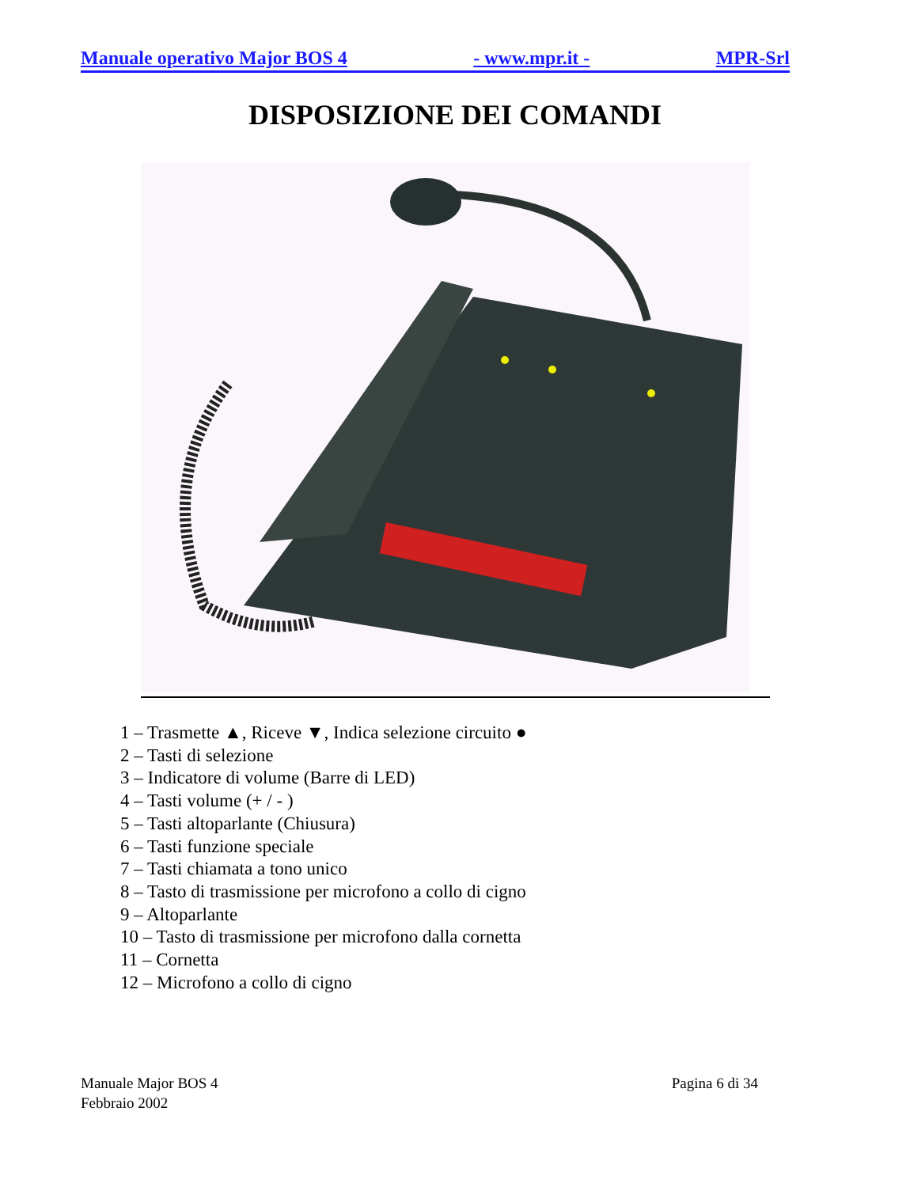Manuale operativo Major BOS 4 - www.mpr.it - MPR-Srl
DISPOSIZIONE DEI COMANDI
1 – Trasmette ▲, Riceve ▼, Indica selezione circuito ●
2 – Tasti di selezione
3 – Indicatore di volume (Barre di LED)
4 – Tasti volume (+ / - )
5 – Tasti altoparlante (Chiusura)
6 – Tasti funzione speciale
7 – Tasti chiamata a tono unico
8 – Tasto di trasmissione per microfono a collo di cigno
9 – Altoparlante
10 – Tasto di trasmissione per microfono dalla cornetta
11 – Cornetta
12 – Microfono a collo di cigno
Manuale Major BOS 4
Febbraio 2002
Pagina 6 di 34